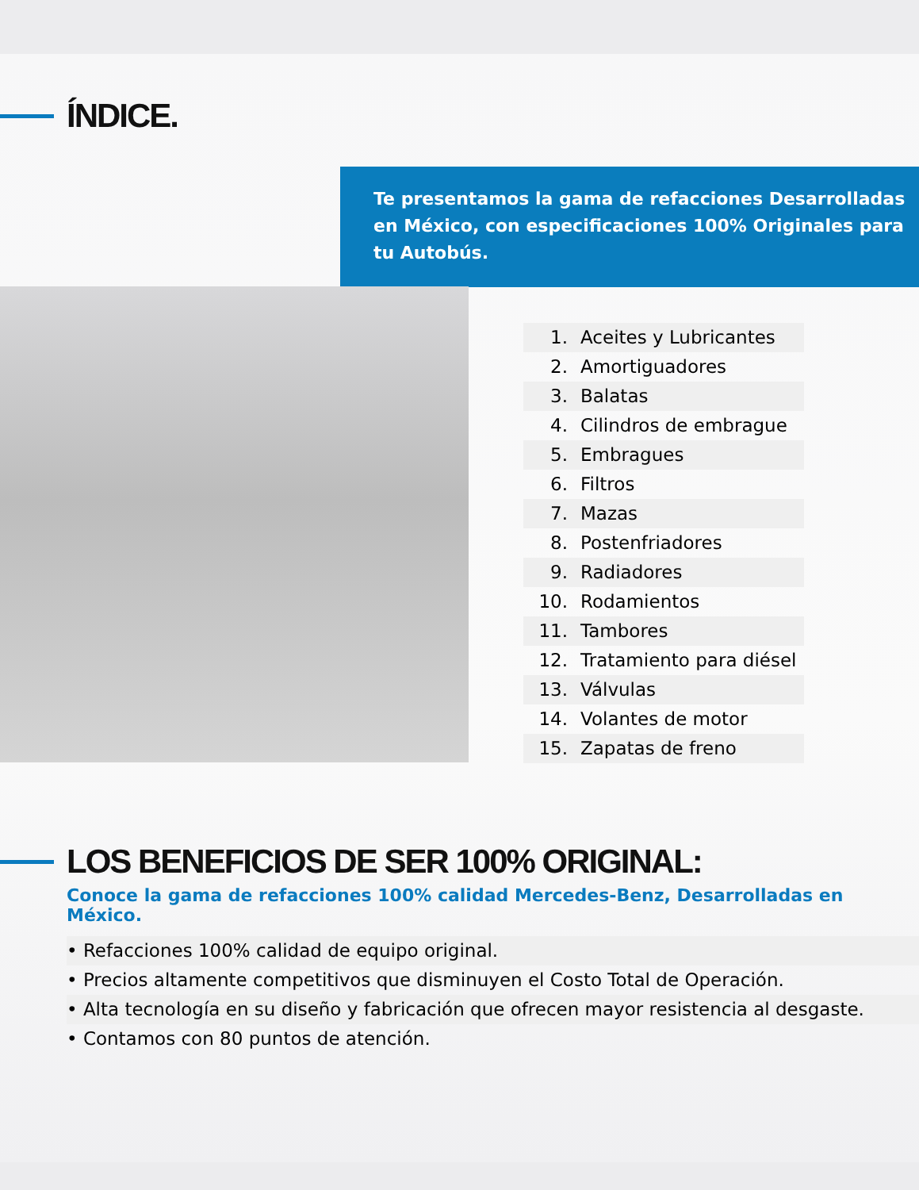ÍNDICE.
Te presentamos la gama de refacciones Desarrolladas en México, con especificaciones 100% Originales para tu Autobús.
1. Aceites y Lubricantes
2. Amortiguadores
3. Balatas
4. Cilindros de embrague
5. Embragues
6. Filtros
7. Mazas
8. Postenfriadores
9. Radiadores
10. Rodamientos
11. Tambores
12. Tratamiento para diésel
13. Válvulas
14. Volantes de motor
15. Zapatas de freno
LOS BENEFICIOS DE SER 100% ORIGINAL:
Conoce la gama de refacciones 100% calidad Mercedes-Benz, Desarrolladas en México.
• Refacciones 100% calidad de equipo original.
• Precios altamente competitivos que disminuyen el Costo Total de Operación.
• Alta tecnología en su diseño y fabricación que ofrecen mayor resistencia al desgaste.
• Contamos con 80 puntos de atención.